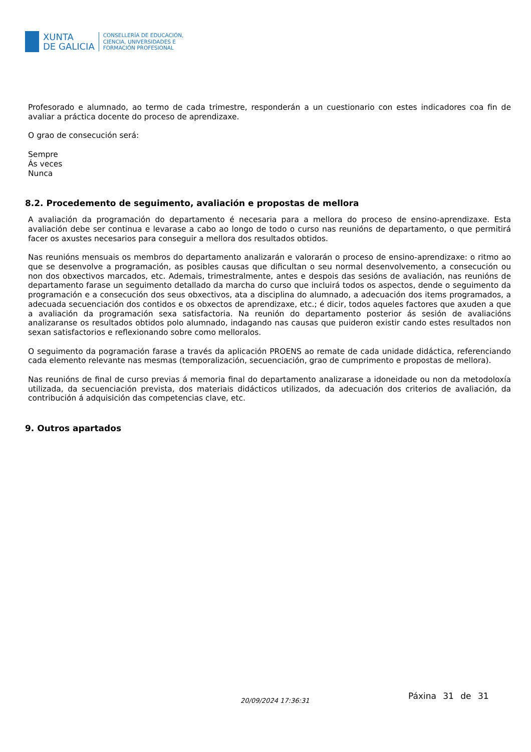XUNTA
DE GALICIA
CONSELLERÍA DE EDUCACIÓN,
CIENCIA, UNIVERSIDADES E
FORMACIÓN PROFESIONAL
Profesorado e alumnado, ao termo de cada trimestre, responderán a un cuestionario con estes indicadores coa fin de avaliar a práctica docente do proceso de aprendizaxe.
O grao de consecución será:
Sempre
Ás veces
Nunca
8.2. Procedemento de seguimento, avaliación e propostas de mellora
A avaliación da programación do departamento é necesaria para a mellora do proceso de ensino-aprendizaxe. Esta avaliación debe ser continua e levarase a cabo ao longo de todo o curso nas reunións de departamento, o que permitirá facer os axustes necesarios para conseguir a mellora dos resultados obtidos.
Nas reunións mensuais os membros do departamento analizarán e valorarán o proceso de ensino-aprendizaxe: o ritmo ao que se desenvolve a programación, as posibles causas que dificultan o seu normal desenvolvemento, a consecución ou non dos obxectivos marcados, etc. Ademais, trimestralmente, antes e despois das sesións de avaliación, nas reunións de departamento farase un seguimento detallado da marcha do curso que incluirá todos os aspectos, dende o seguimento da programación e a consecución dos seus obxectivos, ata a disciplina do alumnado, a adecuación dos items programados, a adecuada secuenciación dos contidos e os obxectos de aprendizaxe, etc.; é dicir, todos aqueles factores que axuden a que a avaliación da programación sexa satisfactoria. Na reunión do departamento posterior ás sesión de avaliacións analizaranse os resultados obtidos polo alumnado, indagando nas causas que puideron existir cando estes resultados non sexan satisfactorios e reflexionando sobre como melloralos.
O seguimento da pogramación farase a través da aplicación PROENS ao remate de cada unidade didáctica, referenciando cada elemento relevante nas mesmas (temporalización, secuenciación, grao de cumprimento e propostas de mellora).
Nas reunións de final de curso previas á memoria final do departamento analizarase a idoneidade ou non da metodoloxía utilizada, da secuenciación prevista, dos materiais didácticos utilizados, da adecuación dos criterios de avaliación, da contribución á adquisición das competencias clave, etc.
9. Outros apartados
20/09/2024 17:36:31 Páxina 31 de 31